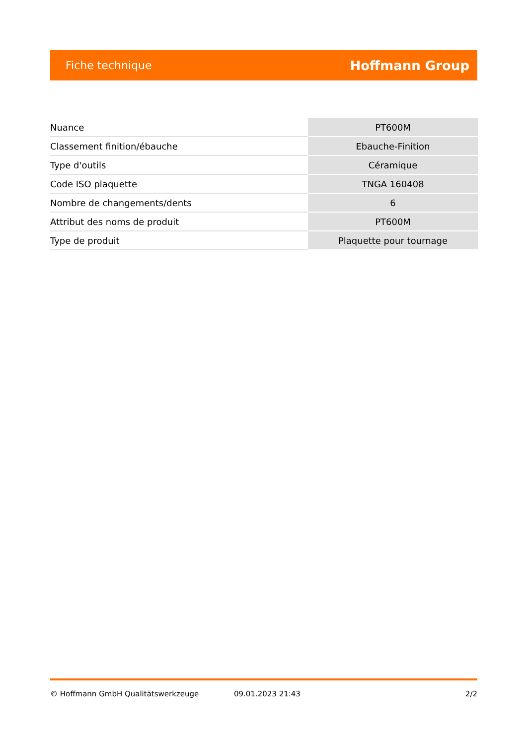Fiche technique Hoffmann Group
| Nuance | PT600M |
| Classement finition/ébauche | Ebauche-Finition |
| Type d'outils | Céramique |
| Code ISO plaquette | TNGA 160408 |
| Nombre de changements/dents | 6 |
| Attribut des noms de produit | PT600M |
| Type de produit | Plaquette pour tournage |
© Hoffmann GmbH Qualitätswerkzeuge 09.01.2023 21:43 2/2